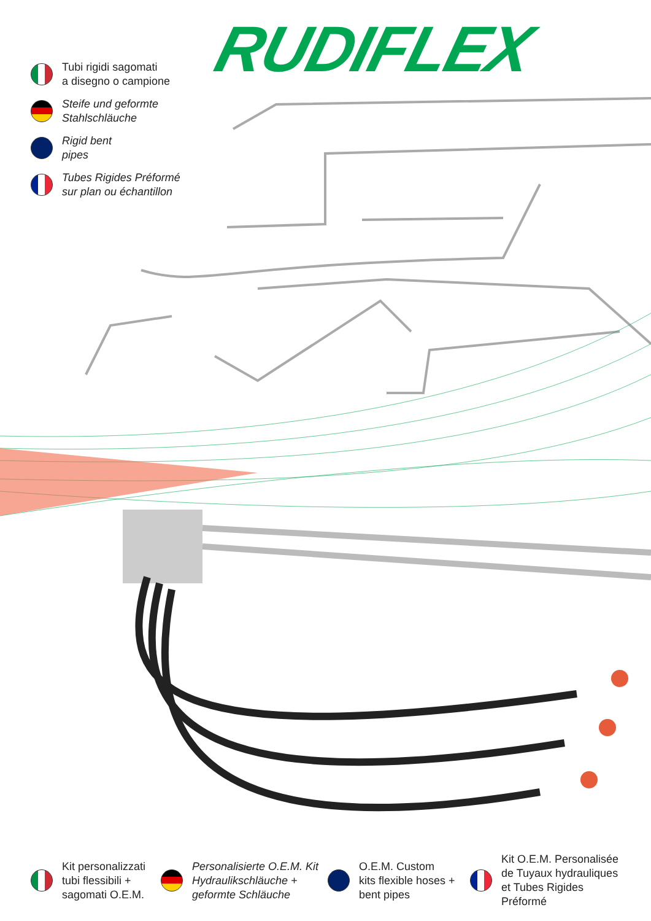RUDIFLEX
Tubi rigidi sagomati
a disegno o campione
Steife und geformte
Stahlschläuche
Rigid bent
pipes
Tubes Rigides Préformé
sur plan ou échantillon
Kit personalizzati
tubi flessibili +
sagomati O.E.M.
Personalisierte O.E.M. Kit
Hydraulikschläuche +
geformte Schläuche
O.E.M. Custom
kits flexible hoses +
bent pipes
Kit O.E.M. Personalisée
de Tuyaux hydrauliques
et Tubes Rigides Préformé